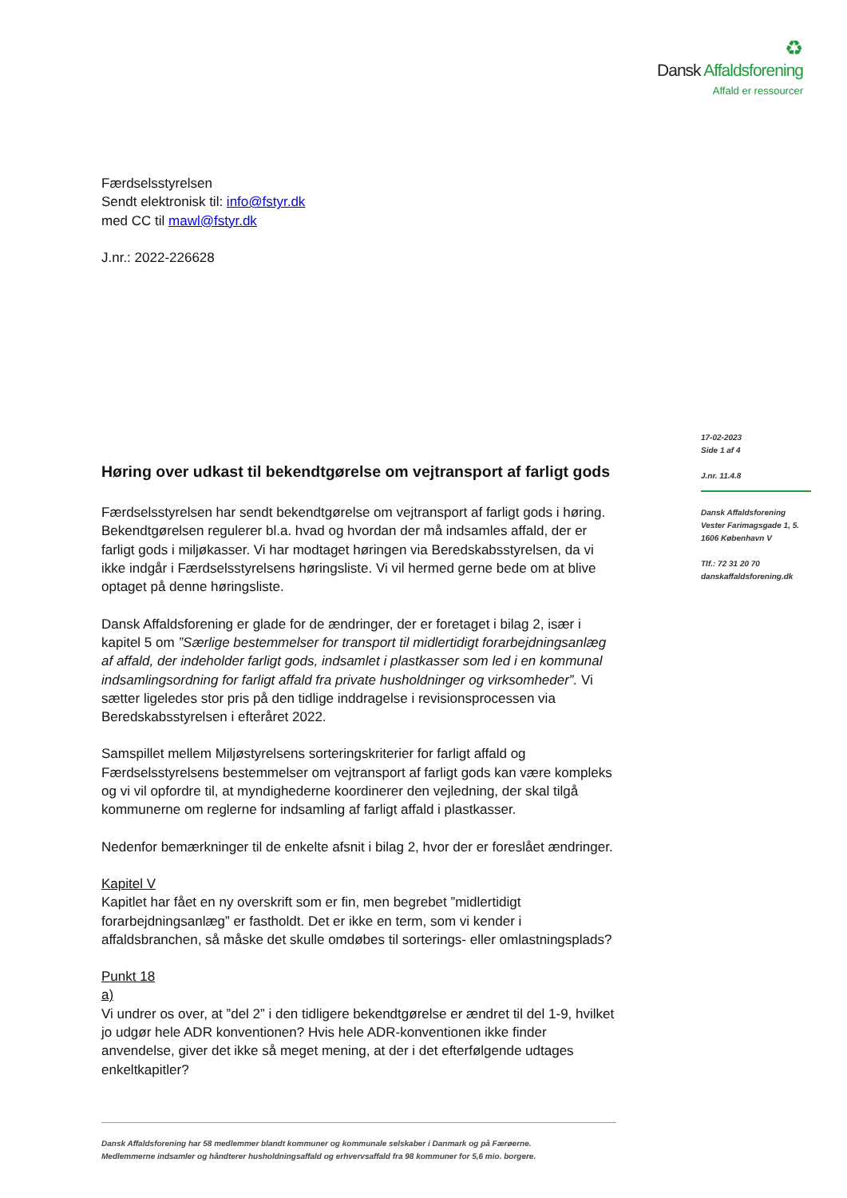♻
Dansk Affaldsforening
Affald er ressourcer
Færdselsstyrelsen
Sendt elektronisk til: info@fstyr.dk
med CC til mawl@fstyr.dk
J.nr.: 2022-226628
Høring over udkast til bekendtgørelse om vejtransport af farligt gods
Færdselsstyrelsen har sendt bekendtgørelse om vejtransport af farligt gods i høring. Bekendtgørelsen regulerer bl.a. hvad og hvordan der må indsamles affald, der er farligt gods i miljøkasser. Vi har modtaget høringen via Beredskabsstyrelsen, da vi ikke indgår i Færdselsstyrelsens høringsliste. Vi vil hermed gerne bede om at blive optaget på denne høringsliste.
Dansk Affaldsforening er glade for de ændringer, der er foretaget i bilag 2, især i kapitel 5 om ”Særlige bestemmelser for transport til midlertidigt forarbejdningsanlæg af affald, der indeholder farligt gods, indsamlet i plastkasser som led i en kommunal indsamlingsordning for farligt affald fra private husholdninger og virksomheder”. Vi sætter ligeledes stor pris på den tidlige inddragelse i revisionsprocessen via Beredskabsstyrelsen i efteråret 2022.
Samspillet mellem Miljøstyrelsens sorteringskriterier for farligt affald og Færdselsstyrelsens bestemmelser om vejtransport af farligt gods kan være kompleks og vi vil opfordre til, at myndighederne koordinerer den vejledning, der skal tilgå kommunerne om reglerne for indsamling af farligt affald i plastkasser.
Nedenfor bemærkninger til de enkelte afsnit i bilag 2, hvor der er foreslået ændringer.
Kapitel V
Kapitlet har fået en ny overskrift som er fin, men begrebet ”midlertidigt forarbejdningsanlæg” er fastholdt. Det er ikke en term, som vi kender i affaldsbranchen, så måske det skulle omdøbes til sorterings- eller omlastningsplads?
Punkt 18
a)
Vi undrer os over, at ”del 2” i den tidligere bekendtgørelse er ændret til del 1-9, hvilket jo udgør hele ADR konventionen? Hvis hele ADR-konventionen ikke finder anvendelse, giver det ikke så meget mening, at der i det efterfølgende udtages enkeltkapitler?
17-02-2023
Side 1 af 4
J.nr. 11.4.8
Dansk Affaldsforening
Vester Farimagsgade 1, 5.
1606 København V
Tlf.: 72 31 20 70
danskaffaldsforening.dk
Dansk Affaldsforening har 58 medlemmer blandt kommuner og kommunale selskaber i Danmark og på Færøerne.
Medlemmerne indsamler og håndterer husholdningsaffald og erhvervsaffald fra 98 kommuner for 5,6 mio. borgere.